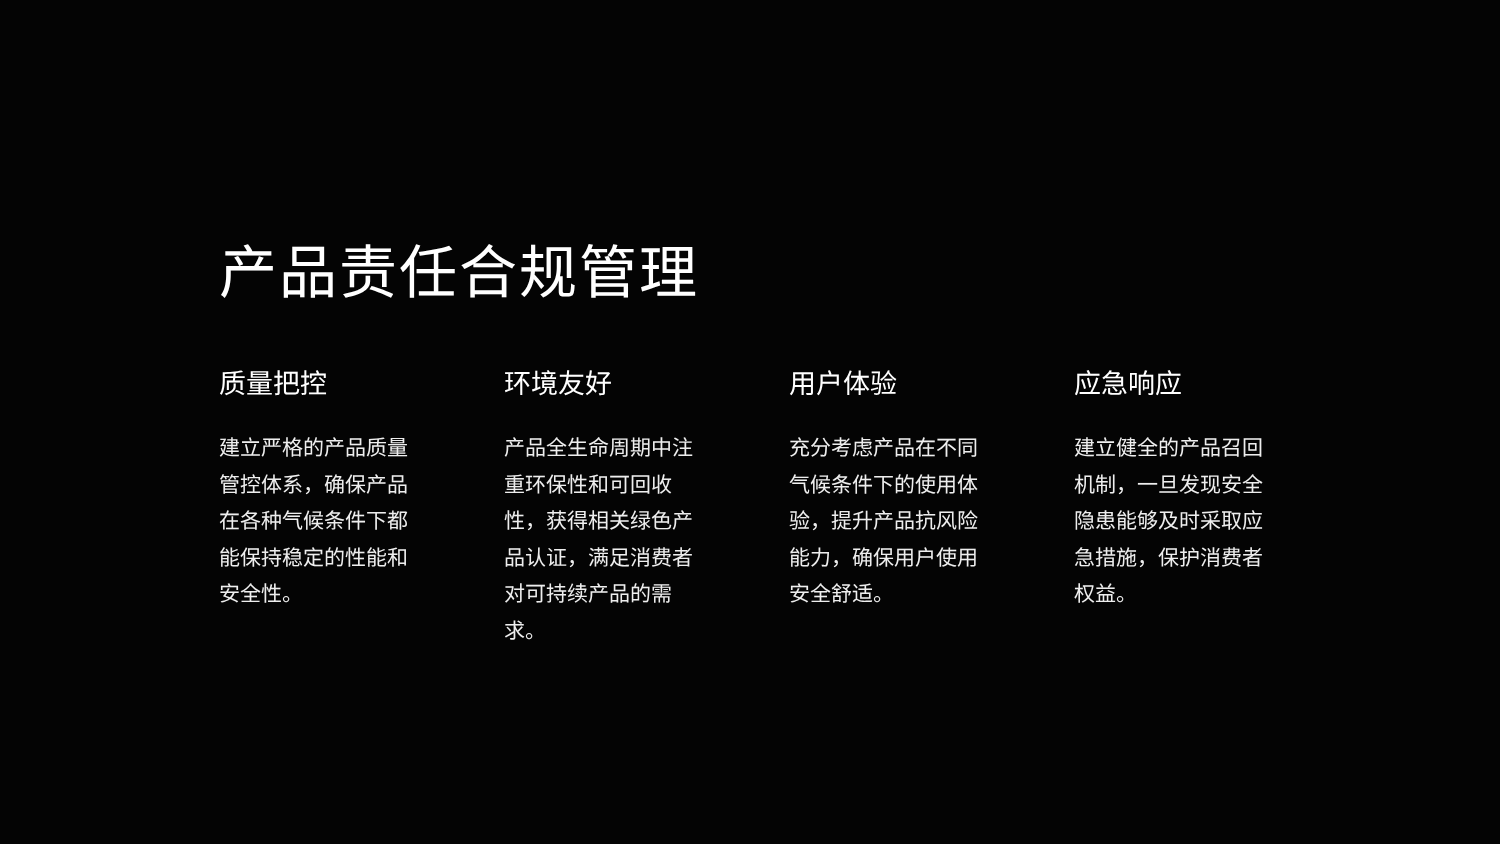产品责任合规管理
质量把控
建立严格的产品质量管控体系，确保产品在各种气候条件下都能保持稳定的性能和安全性。
环境友好
产品全生命周期中注重环保性和可回收性，获得相关绿色产品认证，满足消费者对可持续产品的需求。
用户体验
充分考虑产品在不同气候条件下的使用体验，提升产品抗风险能力，确保用户使用安全舒适。
应急响应
建立健全的产品召回机制，一旦发现安全隐患能够及时采取应急措施，保护消费者权益。